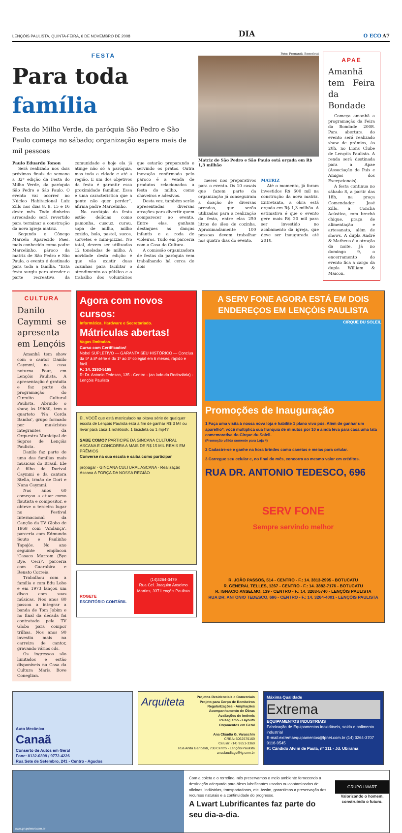LENÇÓIS PAULISTA, QUINTA-FEIRA, 6 DE NOVEMBRO DE 2008 DIA O ECO A7
FESTA
Para toda família
Festa do Milho Verde, da paróquia São Pedro e São Paulo começa no sábado; organização espera mais de mil pessoas
Paulo Eduardo Tonon
Será realizado nos dois próximos finais de semana a 32ª edição da Festa do Milho Verde, da paróquia São Pedro e São Paulo. O evento vai ocorrer no Núcleo Habitacional Luiz Zillo nos dias 8, 9, 15 e 16 deste mês. Todo dinheiro arrecadado será revertido para terminar a construção da nova igreja matriz.
Segundo o Cônego Marcelo Aparecido Paes, mais conhecido como padre Marcelinho, pároco da matriz de São Pedro e São Paulo, o evento é destinado para toda a família. “Esta festa surgiu para atender a parte recreativa da comunidade e hoje ela já atinge não só a paróquia, mas toda a cidade e até a região. E um dos objetivos da festa é garantir essa proximidade familiar. Essa é uma característica que a gente não quer perder”, afirma padre Marcelinho.
No cardápio da festa estão delícias como pamonha, cuscuz, curau, sopa de milho, milho cozido, bolo, pastel, sucos, sorvetes e mini-pizzas. No total, devem ser utilizadas 12 toneladas de milho. A novidade desta edição é que vão existir duas cozinhas para facilitar o atendimento ao público e o trabalho dos voluntários que estarão preparando e servindo os pratos. Outra inovação confirmada pelo pároco é a venda de produtos relacionados a festa do milho, como chaveiros e adesivos.
Desta vez, também serão apresentadas diversas atrações para divertir quem comparecer ao evento. Entre elas, ganham destaques as danças infantis e a roda de violeiros. Tudo em parceria com a Casa da Cultura.
A comissão organizadora de festas da paróquia vem trabalhando há cerca de dois
Foto: Fernanda Benedetti
Matriz de São Pedro e São Paulo está orçada em R$ 1,3 milhão
meses nos preparativos para o evento. Os 10 casais que fazem parte da organização já conseguiram a doação de diversas prendas, que serão utilizadas para a realização da festa, entre elas 250 litros de óleo de cozinha. Aproximadamente 100 pessoas devem trabalhar nos quatro dias do evento.
MATRIZ
Até o momento, já foram investidos R$ 600 mil na construção da nova matriz. Entretanto, a obra está orçada em R$ 1,3 milhão. A estimativa é que o evento gere mais R$ 20 mil para ser investido no acabamento da igreja, que deve ser inaugurada até 2010.
APAE
Amanhã tem Feira da Bondade
Começa amanhã a programação da Feira da Bondade 2008. Para abertura do evento será realizado show de prêmios, às 20h, no Lions Clube de Lençóis Paulista. A renda será destinada para a Apae (Associação de Pais e Amigos dos Excepcionais).
A festa continua no sábado 8, a partir das 18h, na praça Comendador José Zillo, a Concha Acústica, com brechó chique, praça de alimentação e artesanato, além de shows. A dupla André & Matheus é a atração da noite. Já no domingo 9, o encerramento do evento fica a cargo da dupla William & Maicon.
CULTURA
Danilo Caymmi se apresenta em Lençóis
Amanhã tem show com o cantor Danilo Caymmi, na casa noturna Four, em Lençóis Paulista. A apresentação é gratuita e faz parte da programação do Circuito Cultural Paulista. Abrindo o show, às 19h30, tem o quarteto 'Na Corda Bamba', grupo formado por musicistas integrantes da Orquestra Municipal de Sopros de Lençóis Paulista.
Danilo faz parte de uma das famílias mais musicais do Brasil. Ele é filho de Dorival Caymmi e da cantora Stella, irmão de Dori e Nana Caymmi.
Nos anos 60 começou a atuar como flautista e compositor, e obteve o terceiro lugar no Festival Internacional da Canção da TV Globo de 1968 com 'Andança', parceria com Edmundo Souto e Paulinho Tapajós. No ano seguinte emplacou 'Casaco Marrom (Bye Bye, Ceci)', parceria com Guarabira e Renato Correia.
Trabalhou com a família e com Edu Lobo e em 1973 lançou um disco com suas músicas. Nos anos 80 passou a integrar a banda de Tom Jobim e no final da década foi contratado pela TV Globo para compor trilhas. Nos anos 90 investiu mais na carreira de cantor, gravando vários cds.
Os ingressos são limitados e estão disponíveis na Casa da Cultura Maria Bove Coneglian.
Agora com novos cursos:
Informática, Hardware e Secretariado.
Mátriculas abertas!
Vagas limitadas.
Curso com Certificados!
Nobel SUPLETIVO — GARANTA SEU HISTÓRICO — Conclua da 5ª à 8ª série e do 1º ao 3º colegial em 6 meses, rápido e fácil.
F.: 14. 3263-5168
R: Dr. Antonio Tedesco, 135 - Centro - (ao lado da Rodoviária) - Lençóis Paulista
EI, VOCÊ que está matriculado na oitava série de qualquer escola de Lençóis Paulista está a fim de ganhar R$ 3 Mil ou levar para casa 1 notebook, 1 bicicleta ou 1 mp4?
SABE COMO? PARTICIPE DA GINCANA CULTURAL ASCANA E CONCORRA A MAIS DE R$ 15 MIL REAIS EM PRÊMIOS
Converse na sua escola e saiba como participar
propagar · GINCANA CULTURAL ASCANA · Realização Ascana A FORÇA DA NOSSA REGIÃO
ROGETE
ESCRITÓRIO CONTÁBIL
(14)3264-3479
Rua Cel. Joaquim Anselmo Martins, 337 Lençóis Paulista
A SERV FONE AGORA ESTÁ EM DOIS ENDEREÇOS EM LENÇÓIS PAULISTA
CIRQUE DU SOLEIL
Promoções de Inauguração
1 Faça uma visita à nossa nova loja e habilite 1 plano vivo pós. Além de ganhar um aparelho*, você multiplica sua franquia de minutos por 10 e ainda leva para casa uma lata comemorativa do Cirque du Soleil.
(Promoção válida somente para Loja 4)
2 Cadastre-se e ganhe na hora brindes como canetas e meias para celular.
3 Carregue seu celular e, no final do mês, concorra ao mesmo valor em créditos.
RUA DR. ANTONIO TEDESCO, 696
SERV FONE
Sempre servindo melhor
R. JOÃO PASSOS, 514 - CENTRO - F.: 14. 3813-2995 - BOTUCATU
R. GENERAL TELLES, 1267 - CENTRO - F.: 14. 3882-7176 - BOTUCATU
R. IGNACIO ANSELMO, 139 - CENTRO - F.: 14. 3263-5740 - LENÇÓIS PAULISTA
RUA DR. ANTONIO TEDESCO, 696 - CENTRO - F.: 14. 3264-4001 - LENÇÓIS PAULISTA
Auto Mecânica
Canaã
Conserto de Autos em Geral
Fone: 8132-0399 / 9772-4226
Rua Sete de Setembro, 241 - Centro - Agudos
Arquiteta Projetos Residenciais e Comerciais
Projeto para Corpo de Bombeiros
Regularizações - Ampliações
Acompanhamento de Obras
Avaliações de Imóveis
Paisagismo - Layouts
Orçamentos em Geral
Ana Cláudia G. Varaschin
CREA: 5062575169
Celular: (14) 9651-3369
Rua Anita Garibaldi, 738 Centro - Lençóis Paulista
anaclaudiagv@ig.com.br
Máxima Qualidade
Extrema
EQUIPAMENTOS INDUSTRIAIS
Fabricação de Equipamentos inoxidáveis, solda e polimento industrial
E-mail:extremaequipamentos@lpnet.com.br (14) 3264-3707 9116-9545
R: Cândido Alvim de Paula, nº 311 - Jd. Ubirama
www.grupolwart.com.br
Com a coleta e o rerrefino, nós preservamos o meio ambiente fornecendo a destinação adequada para óleos lubrificantes usados ou contaminados de oficinas, indústrias, transportadoras, etc. Assim, garantimos a preservação dos recursos naturais e a continuidade do progresso.
A Lwart Lubrificantes faz parte do seu dia-a-dia.
GRUPO LWART
Valorizando o homem, construindo o futuro.